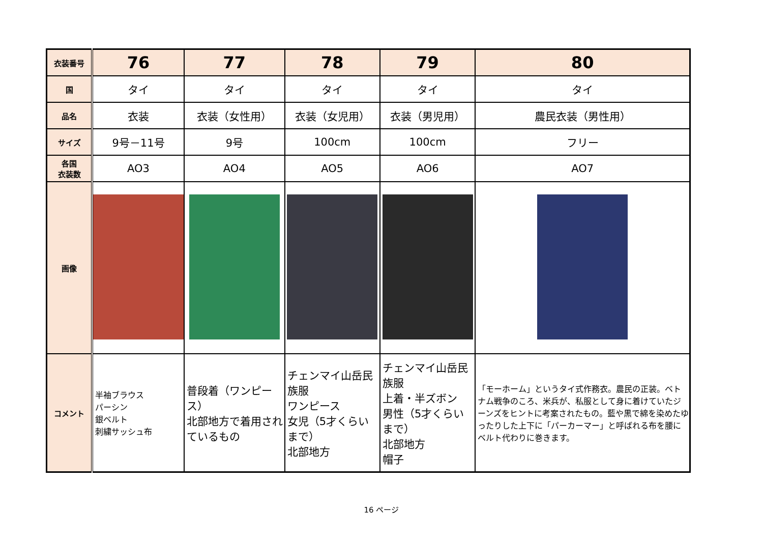| 衣装番号 | 76 | 77 | 78 | 79 | 80 |
| 国 | タイ | タイ | タイ | タイ | タイ |
| 品名 | 衣装 | 衣装（女性用） | 衣装（女児用） | 衣装（男児用） | 農民衣装（男性用） |
| サイズ | 9号－11号 | 9号 | 100cm | 100cm | フリー |
| 各国 衣装数 | AO3 | AO4 | AO5 | AO6 | AO7 |
| 画像 | | | | | |
| コメント | 半袖ブラウス パーシン 銀ベルト 刺繍サッシュ布 | 普段着（ワンピース） 北部地方で着用されているもの | チェンマイ山岳民族服 ワンピース 女児（5才くらいまで） 北部地方 | チェンマイ山岳民族服 上着・半ズボン 男性（5才くらいまで） 北部地方 帽子 | 「モーホーム」というタイ式作務衣。農民の正装。ベトナム戦争のころ、米兵が、私服として身に着けていたジーンズをヒントに考案されたもの。藍や黒で綿を染めたゆったりした上下に「パーカーマー」と呼ばれる布を腰にベルト代わりに巻きます。 |
16 ページ